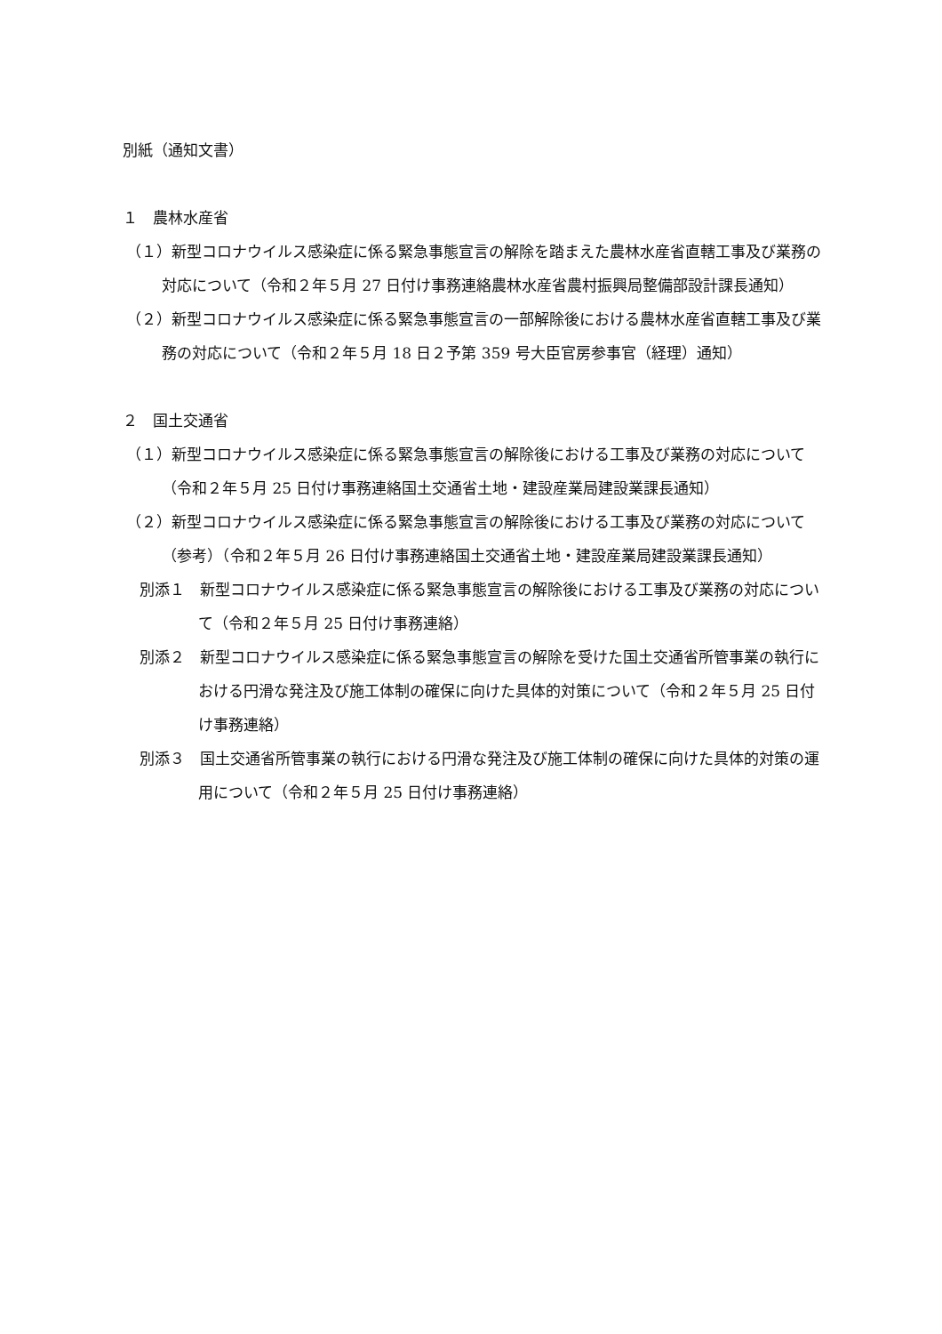別紙（通知文書）
１　農林水産省
（１）新型コロナウイルス感染症に係る緊急事態宣言の解除を踏まえた農林水産省直轄工事及び業務の対応について（令和２年５月 27 日付け事務連絡農林水産省農村振興局整備部設計課長通知）
（２）新型コロナウイルス感染症に係る緊急事態宣言の一部解除後における農林水産省直轄工事及び業務の対応について（令和２年５月 18 日２予第 359 号大臣官房参事官（経理）通知）
２　国土交通省
（１）新型コロナウイルス感染症に係る緊急事態宣言の解除後における工事及び業務の対応について（令和２年５月 25 日付け事務連絡国土交通省土地・建設産業局建設業課長通知）
（２）新型コロナウイルス感染症に係る緊急事態宣言の解除後における工事及び業務の対応について（参考）（令和２年５月 26 日付け事務連絡国土交通省土地・建設産業局建設業課長通知）
別添１　新型コロナウイルス感染症に係る緊急事態宣言の解除後における工事及び業務の対応について（令和２年５月 25 日付け事務連絡）
別添２　新型コロナウイルス感染症に係る緊急事態宣言の解除を受けた国土交通省所管事業の執行における円滑な発注及び施工体制の確保に向けた具体的対策について（令和２年５月 25 日付け事務連絡）
別添３　国土交通省所管事業の執行における円滑な発注及び施工体制の確保に向けた具体的対策の運用について（令和２年５月 25 日付け事務連絡）